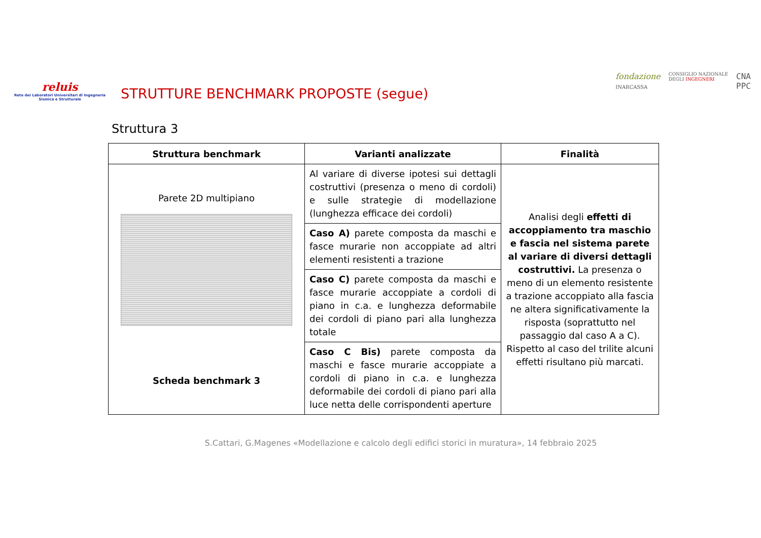reluis
Rete dei Laboratori Universitari di Ingegneria Sismica e Strutturale
STRUTTURE BENCHMARK PROPOSTE (segue)
fondazione
INARCASSA CONSIGLIO NAZIONALE
DEGLI INGEGNERI CNA
PPC
Struttura 3
| Struttura benchmark | Varianti analizzate | Finalità |
| --- | --- | --- |
| Parete 2D multipiano Scheda benchmark 3 | Al variare di diverse ipotesi sui dettagli costruttivi (presenza o meno di cordoli) e sulle strategie di modellazione (lunghezza efficace dei cordoli) | Analisi degli effetti di accoppiamento tra maschio e fascia nel sistema parete al variare di diversi dettagli costruttivi. La presenza o meno di un elemento resistente a trazione accoppiato alla fascia ne altera significativamente la risposta (soprattutto nel passaggio dal caso A a C). Rispetto al caso del trilite alcuni effetti risultano più marcati. |
| | Caso A) parete composta da maschi e fasce murarie non accoppiate ad altri elementi resistenti a trazione | |
| | Caso C) parete composta da maschi e fasce murarie accoppiate a cordoli di piano in c.a. e lunghezza deformabile dei cordoli di piano pari alla lunghezza totale | |
| | Caso C Bis) parete composta da maschi e fasce murarie accoppiate a cordoli di piano in c.a. e lunghezza deformabile dei cordoli di piano pari alla luce netta delle corrispondenti aperture | |
S.Cattari, G.Magenes «Modellazione e calcolo degli edifici storici in muratura», 14 febbraio 2025